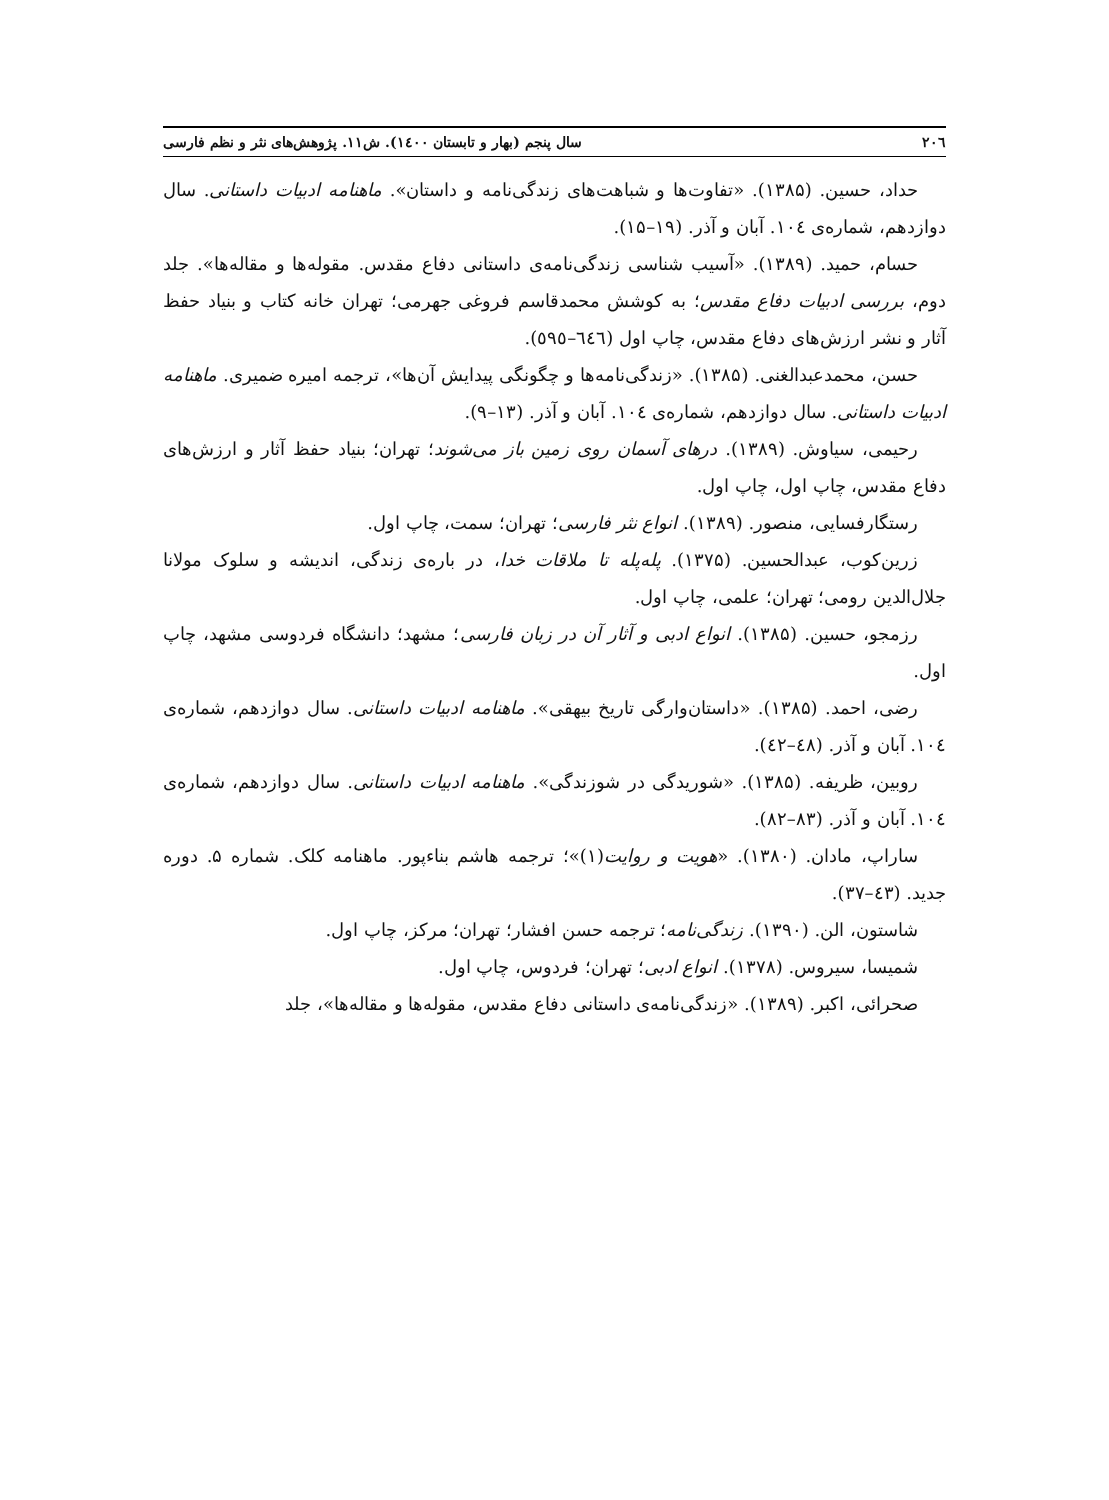۲۰٦ سال پنجم (بهار و تابستان ۱٤۰۰). ش۱۱. پژوهش‌های نثر و نظم فارسی
حداد، حسین. (۱۳۸۵). «تفاوت‌ها و شباهت‌های زندگی‌نامه و داستان». ماهنامه ادبیات داستانی. سال دوازدهم، شماره‌ی ۱۰٤. آبان و آذر. (۱۹–۱۵).
حسام، حمید. (۱۳۸۹). «آسیب شناسی زندگی‌نامه‌ی داستانی دفاع مقدس. مقوله‌ها و مقاله‌ها». جلد دوم، بررسی ادبیات دفاع مقدس؛ به کوشش محمدقاسم فروغی جهرمی؛ تهران خانه کتاب و بنیاد حفظ آثار و نشر ارزش‌های دفاع مقدس، چاپ اول (٦٤٦–٥٩٥).
حسن، محمدعبدالغنی. (۱۳۸۵). «زندگی‌نامه‌ها و چگونگی پیدایش آن‌ها»، ترجمه امیره ضمیری. ماهنامه ادبیات داستانی. سال دوازدهم، شماره‌ی ۱۰٤. آبان و آذر. (۱۳–۹).
رحیمی، سیاوش. (۱۳۸۹). درهای آسمان روی زمین باز می‌شوند؛ تهران؛ بنیاد حفظ آثار و ارزش‌های دفاع مقدس، چاپ اول، چاپ اول.
رستگارفسایی، منصور. (۱۳۸۹). انواع نثر فارسی؛ تهران؛ سمت، چاپ اول.
زرین‌کوب، عبدالحسین. (۱۳۷۵). پله‌پله تا ملاقات خدا، در باره‌ی زندگی، اندیشه و سلوک مولانا جلال‌الدین رومی؛ تهران؛ علمی، چاپ اول.
رزمجو، حسین. (۱۳۸۵). انواع ادبی و آثار آن در زبان فارسی؛ مشهد؛ دانشگاه فردوسی مشهد، چاپ اول.
رضی، احمد. (۱۳۸۵). «داستان‌وارگی تاریخ بیهقی». ماهنامه ادبیات داستانی. سال دوازدهم، شماره‌ی ۱۰٤. آبان و آذر. (٤٨–٤٢).
روبین، ظریفه. (۱۳۸۵). «شوریدگی در شوزندگی». ماهنامه ادبیات داستانی. سال دوازدهم، شماره‌ی ۱۰٤. آبان و آذر. (۸۳–۸۲).
ساراپ، مادان. (۱۳۸۰). «هویت و روایت(۱)»؛ ترجمه هاشم بناءپور. ماهنامه کلک. شماره ۵. دوره جدید. (٤۳–۳۷).
شاستون، الن. (۱۳۹۰). زندگی‌نامه؛ ترجمه حسن افشار؛ تهران؛ مرکز، چاپ اول.
شمیسا، سیروس. (۱۳۷۸). انواع ادبی؛ تهران؛ فردوس، چاپ اول.
صحرائی، اکبر. (۱۳۸۹). «زندگی‌نامه‌ی داستانی دفاع مقدس، مقوله‌ها و مقاله‌ها»، جلد